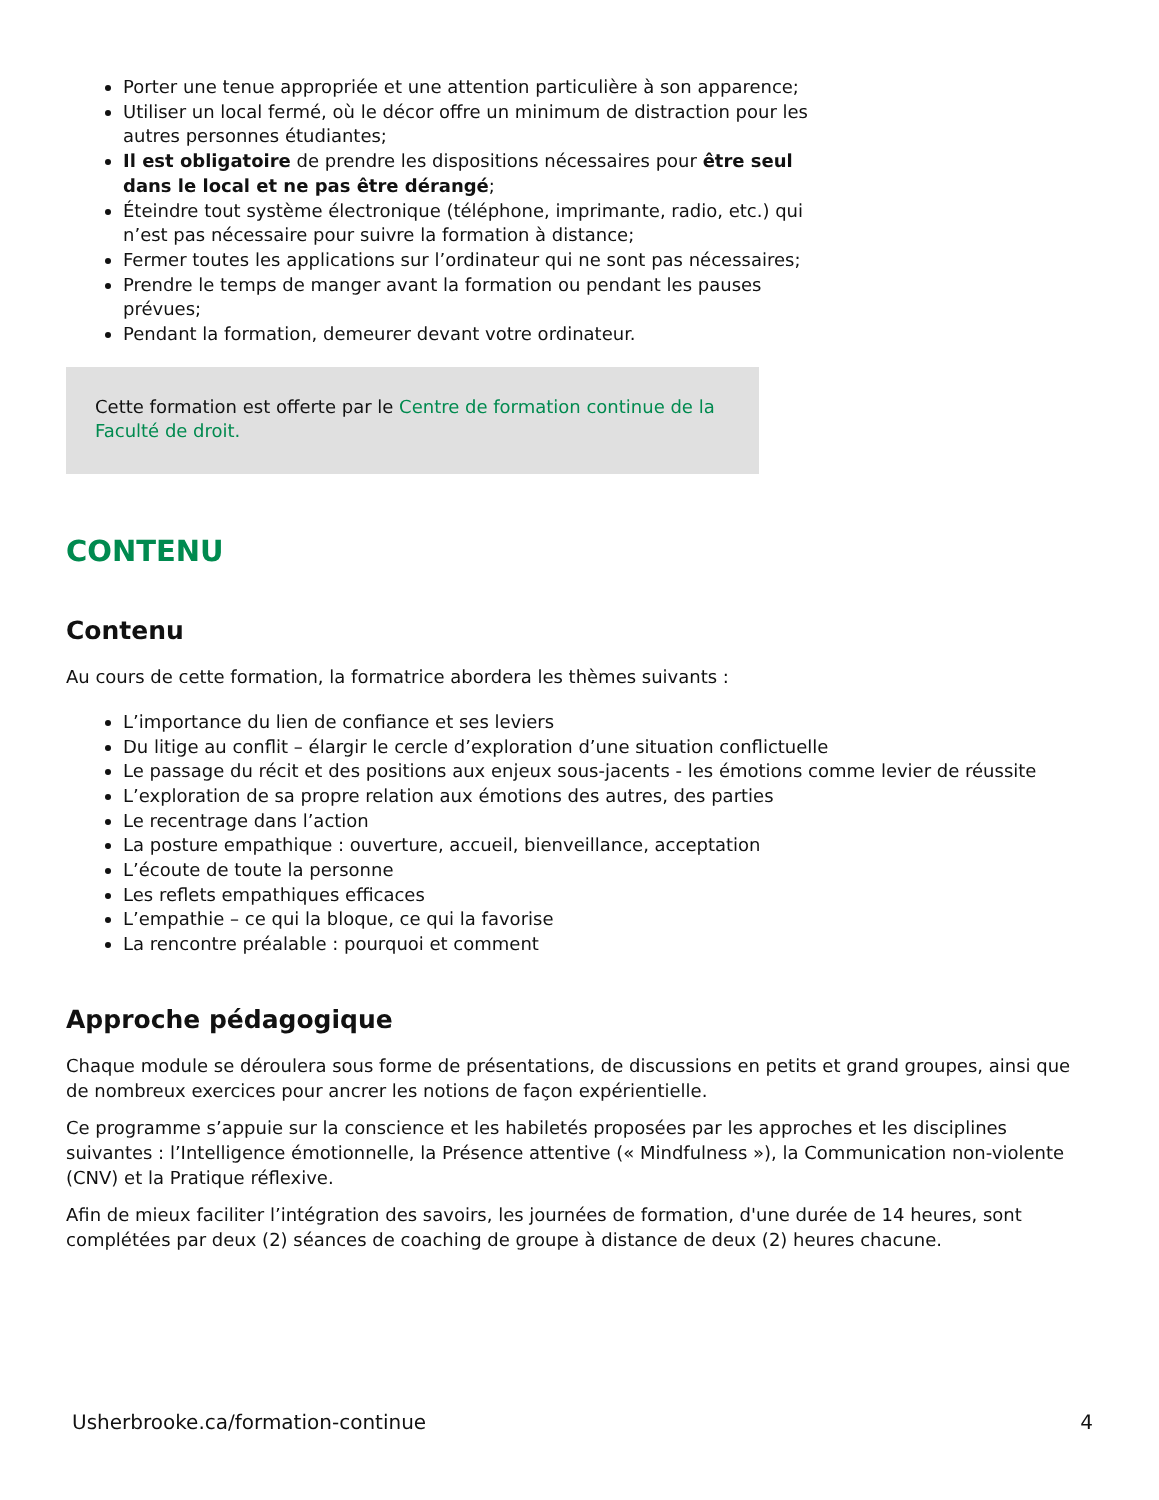Porter une tenue appropriée et une attention particulière à son apparence;
Utiliser un local fermé, où le décor offre un minimum de distraction pour les autres personnes étudiantes;
Il est obligatoire de prendre les dispositions nécessaires pour être seul dans le local et ne pas être dérangé;
Éteindre tout système électronique (téléphone, imprimante, radio, etc.) qui n’est pas nécessaire pour suivre la formation à distance;
Fermer toutes les applications sur l’ordinateur qui ne sont pas nécessaires;
Prendre le temps de manger avant la formation ou pendant les pauses prévues;
Pendant la formation, demeurer devant votre ordinateur.
Cette formation est offerte par le Centre de formation continue de la Faculté de droit.
CONTENU
Contenu
Au cours de cette formation, la formatrice abordera les thèmes suivants :
L’importance du lien de confiance et ses leviers
Du litige au conflit – élargir le cercle d’exploration d’une situation conflictuelle
Le passage du récit et des positions aux enjeux sous-jacents - les émotions comme levier de réussite
L’exploration de sa propre relation aux émotions des autres, des parties
Le recentrage dans l’action
La posture empathique : ouverture, accueil, bienveillance, acceptation
L’écoute de toute la personne
Les reflets empathiques efficaces
L’empathie – ce qui la bloque, ce qui la favorise
La rencontre préalable : pourquoi et comment
Approche pédagogique
Chaque module se déroulera sous forme de présentations, de discussions en petits et grand groupes, ainsi que de nombreux exercices pour ancrer les notions de façon expérientielle.
Ce programme s’appuie sur la conscience et les habiletés proposées par les approches et les disciplines suivantes : l’Intelligence émotionnelle, la Présence attentive (« Mindfulness »), la Communication non-violente (CNV) et la Pratique réflexive.
Afin de mieux faciliter l’intégration des savoirs, les journées de formation, d'une durée de 14 heures, sont complétées par deux (2) séances de coaching de groupe à distance de deux (2) heures chacune.
Usherbrooke.ca/formation-continue 4